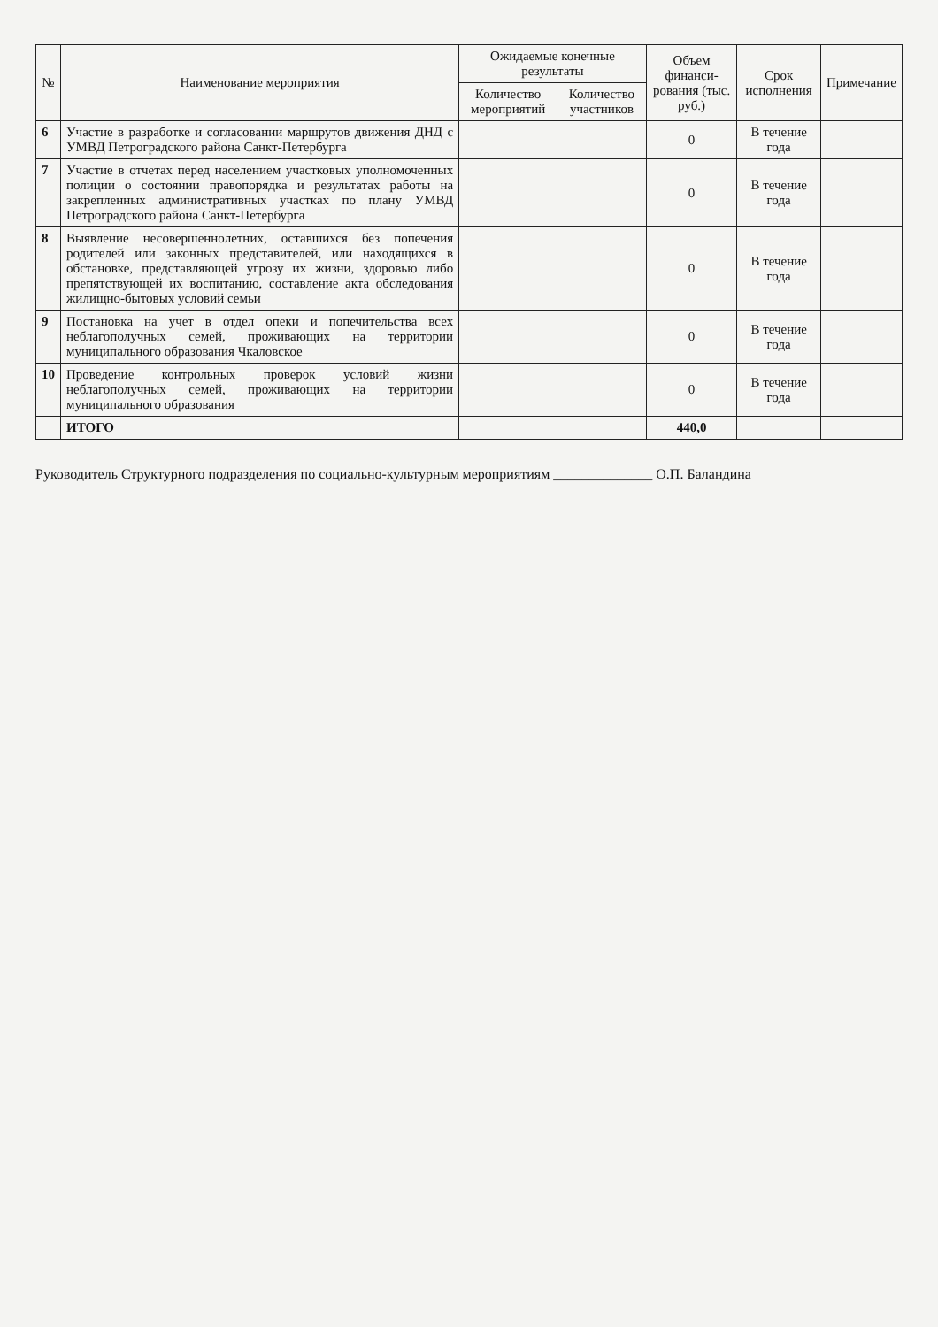| № | Наименование мероприятия | Ожидаемые конечные результаты | | Объем финанси-рования (тыс. руб.) | Срок исполнения | Примечание |
| --- | --- | --- | --- | --- | --- | --- |
| | | Количество мероприятий | Количество участников | | | |
| 6 | Участие в разработке и согласовании маршрутов движения ДНД с УМВД Петроградского района Санкт-Петербурга | | | 0 | В течение года | |
| 7 | Участие в отчетах перед населением участковых уполномоченных полиции о состоянии правопорядка и результатах работы на закрепленных административных участках по плану УМВД Петроградского района Санкт-Петербурга | | | 0 | В течение года | |
| 8 | Выявление несовершеннолетних, оставшихся без попечения родителей или законных представителей, или находящихся в обстановке, представляющей угрозу их жизни, здоровью либо препятствующей их воспитанию, составление акта обследования жилищно-бытовых условий семьи | | | 0 | В течение года | |
| 9 | Постановка на учет в отдел опеки и попечительства всех неблагополучных семей, проживающих на территории муниципального образования Чкаловское | | | 0 | В течение года | |
| 10 | Проведение контрольных проверок условий жизни неблагополучных семей, проживающих на территории муниципального образования | | | 0 | В течение года | |
| | ИТОГО | | | 440,0 | | |
Руководитель Структурного подразделения по социально-культурным мероприятиям ______________ О.П. Баландина